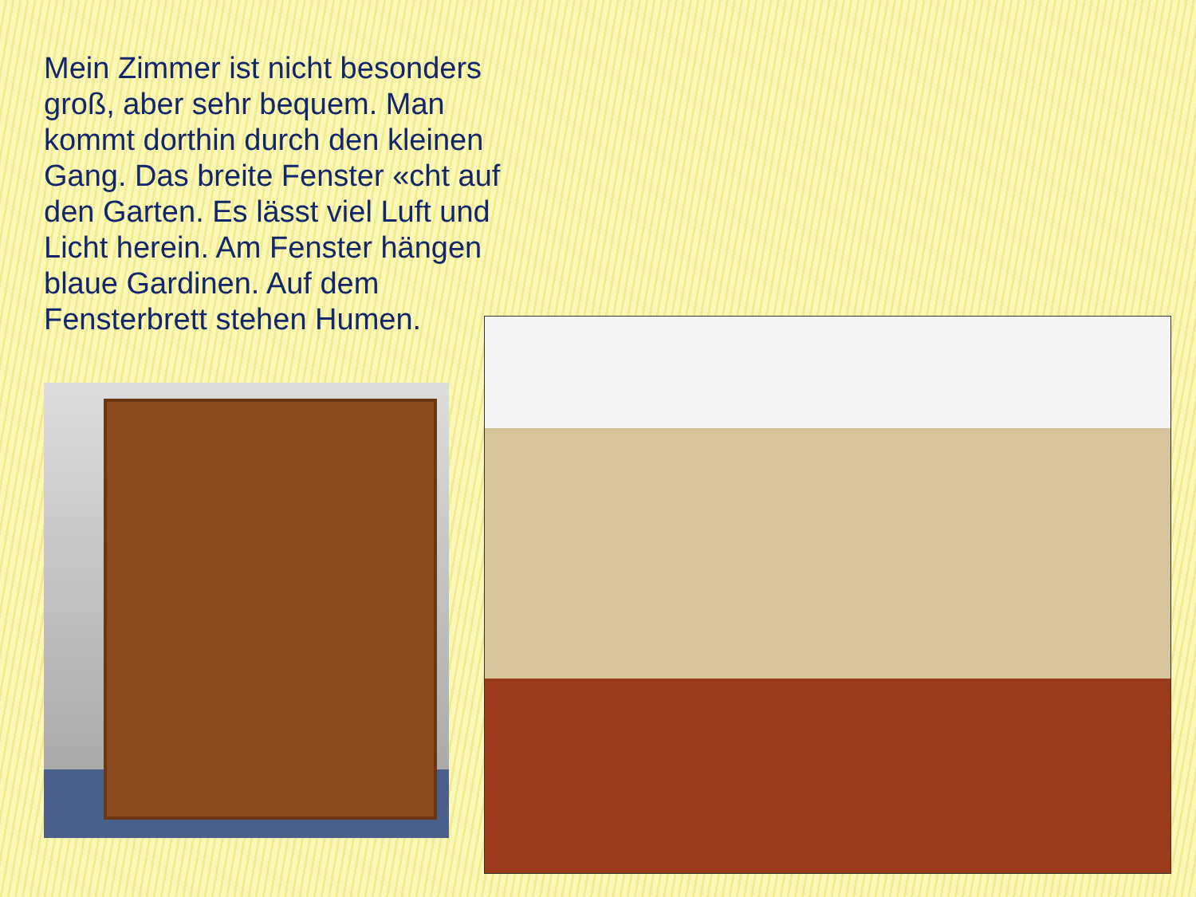Mein Zimmer ist nicht besonders groß, aber sehr bequem. Man kommt dorthin durch den kleinen Gang. Das breite Fenster «cht auf den Garten. Es lässt viel Luft und Licht herein. Am Fenster hängen blaue Gardinen. Auf dem Fensterbrett stehen Humen.